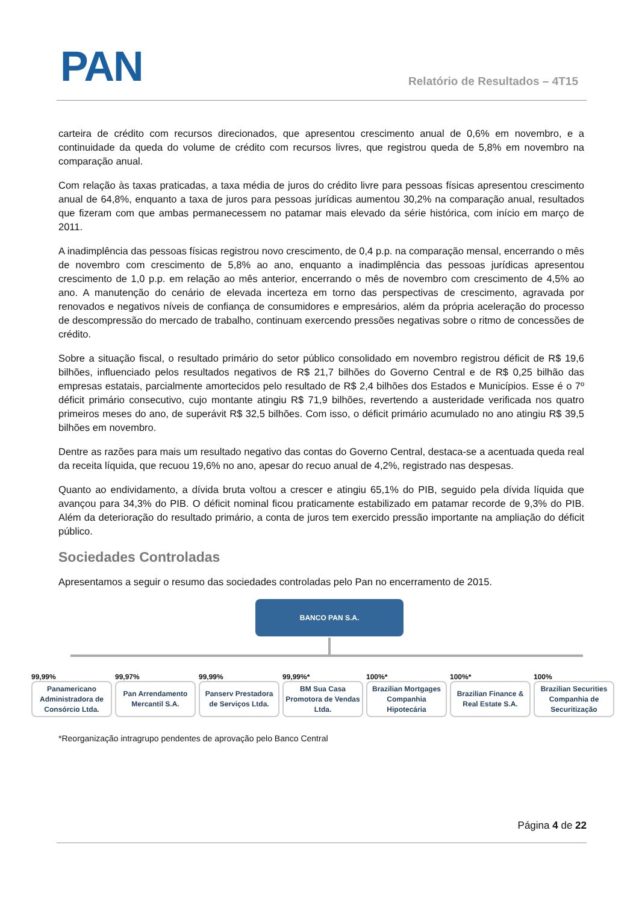PAN Relatório de Resultados – 4T15
carteira de crédito com recursos direcionados, que apresentou crescimento anual de 0,6% em novembro, e a continuidade da queda do volume de crédito com recursos livres, que registrou queda de 5,8% em novembro na comparação anual.
Com relação às taxas praticadas, a taxa média de juros do crédito livre para pessoas físicas apresentou crescimento anual de 64,8%, enquanto a taxa de juros para pessoas jurídicas aumentou 30,2% na comparação anual, resultados que fizeram com que ambas permanecessem no patamar mais elevado da série histórica, com início em março de 2011.
A inadimplência das pessoas físicas registrou novo crescimento, de 0,4 p.p. na comparação mensal, encerrando o mês de novembro com crescimento de 5,8% ao ano, enquanto a inadimplência das pessoas jurídicas apresentou crescimento de 1,0 p.p. em relação ao mês anterior, encerrando o mês de novembro com crescimento de 4,5% ao ano. A manutenção do cenário de elevada incerteza em torno das perspectivas de crescimento, agravada por renovados e negativos níveis de confiança de consumidores e empresários, além da própria aceleração do processo de descompressão do mercado de trabalho, continuam exercendo pressões negativas sobre o ritmo de concessões de crédito.
Sobre a situação fiscal, o resultado primário do setor público consolidado em novembro registrou déficit de R$ 19,6 bilhões, influenciado pelos resultados negativos de R$ 21,7 bilhões do Governo Central e de R$ 0,25 bilhão das empresas estatais, parcialmente amortecidos pelo resultado de R$ 2,4 bilhões dos Estados e Municípios. Esse é o 7º déficit primário consecutivo, cujo montante atingiu R$ 71,9 bilhões, revertendo a austeridade verificada nos quatro primeiros meses do ano, de superávit R$ 32,5 bilhões. Com isso, o déficit primário acumulado no ano atingiu R$ 39,5 bilhões em novembro.
Dentre as razões para mais um resultado negativo das contas do Governo Central, destaca-se a acentuada queda real da receita líquida, que recuou 19,6% no ano, apesar do recuo anual de 4,2%, registrado nas despesas.
Quanto ao endividamento, a dívida bruta voltou a crescer e atingiu 65,1% do PIB, seguido pela dívida líquida que avançou para 34,3% do PIB. O déficit nominal ficou praticamente estabilizado em patamar recorde de 9,3% do PIB. Além da deterioração do resultado primário, a conta de juros tem exercido pressão importante na ampliação do déficit público.
Sociedades Controladas
Apresentamos a seguir o resumo das sociedades controladas pelo Pan no encerramento de 2015.
BANCO PAN S.A.
99,99%
Panamericano Administradora de Consórcio Ltda.
99,97%
Pan Arrendamento Mercantil S.A.
99,99%
Panserv Prestadora de Serviços Ltda.
99,99%*
BM Sua Casa Promotora de Vendas Ltda.
100%*
Brazilian Mortgages Companhia Hipotecária
100%*
Brazilian Finance & Real Estate S.A.
100%
Brazilian Securities Companhia de Securitização
*Reorganização intragrupo pendentes de aprovação pelo Banco Central
Página 4 de 22